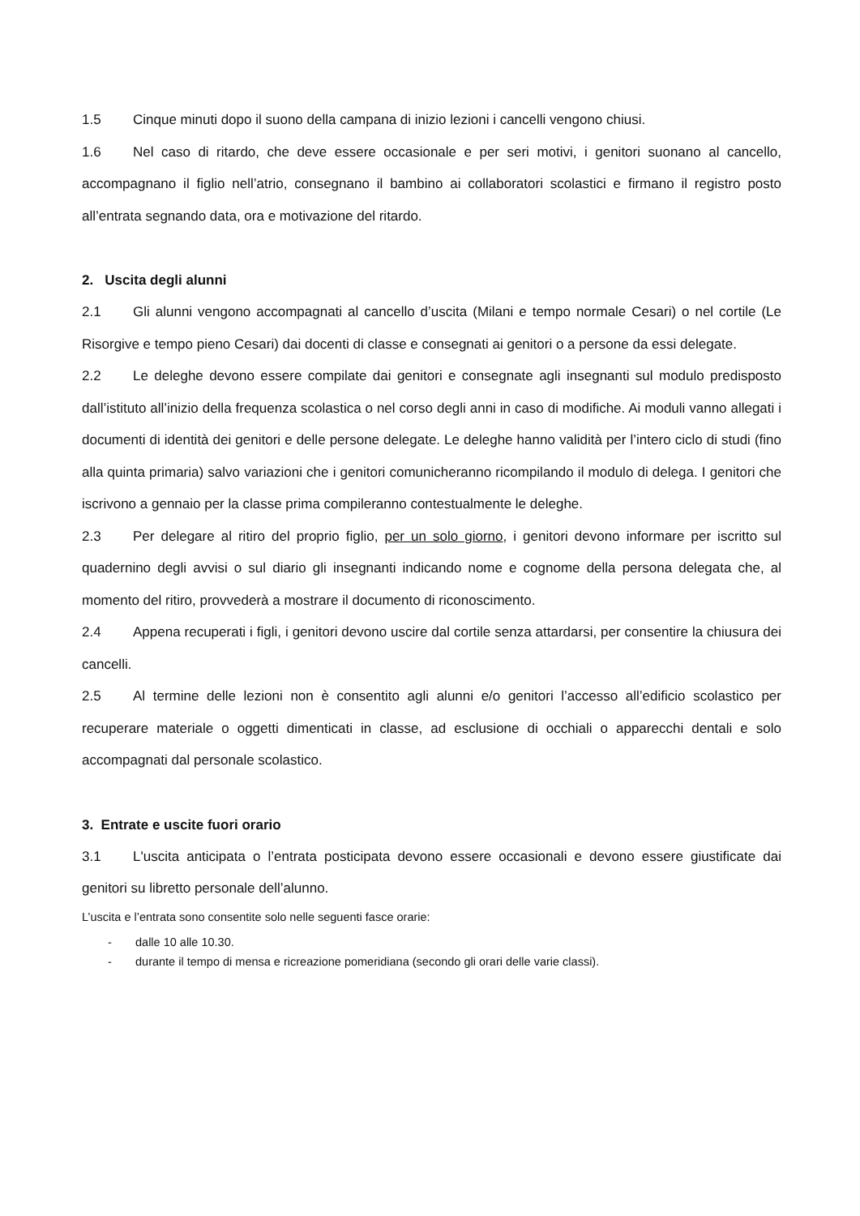1.5 Cinque minuti dopo il suono della campana di inizio lezioni i cancelli vengono chiusi.
1.6 Nel caso di ritardo, che deve essere occasionale e per seri motivi, i genitori suonano al cancello, accompagnano il figlio nell’atrio, consegnano il bambino ai collaboratori scolastici e firmano il registro posto all’entrata segnando data, ora e motivazione del ritardo.
2. Uscita degli alunni
2.1 Gli alunni vengono accompagnati al cancello d’uscita (Milani e tempo normale Cesari) o nel cortile (Le Risorgive e tempo pieno Cesari) dai docenti di classe e consegnati ai genitori o a persone da essi delegate.
2.2 Le deleghe devono essere compilate dai genitori e consegnate agli insegnanti sul modulo predisposto dall’istituto all’inizio della frequenza scolastica o nel corso degli anni in caso di modifiche. Ai moduli vanno allegati i documenti di identità dei genitori e delle persone delegate. Le deleghe hanno validità per l’intero ciclo di studi (fino alla quinta primaria) salvo variazioni che i genitori comunicheranno ricompilando il modulo di delega. I genitori che iscrivono a gennaio per la classe prima compileranno contestualmente le deleghe.
2.3 Per delegare al ritiro del proprio figlio, per un solo giorno, i genitori devono informare per iscritto sul quadernino degli avvisi o sul diario gli insegnanti indicando nome e cognome della persona delegata che, al momento del ritiro, provvederà a mostrare il documento di riconoscimento.
2.4 Appena recuperati i figli, i genitori devono uscire dal cortile senza attardarsi, per consentire la chiusura dei cancelli.
2.5 Al termine delle lezioni non è consentito agli alunni e/o genitori l’accesso all’edificio scolastico per recuperare materiale o oggetti dimenticati in classe, ad esclusione di occhiali o apparecchi dentali e solo accompagnati dal personale scolastico.
3. Entrate e uscite fuori orario
3.1 L'uscita anticipata o l’entrata posticipata devono essere occasionali e devono essere giustificate dai genitori su libretto personale dell’alunno.
L’uscita e l’entrata sono consentite solo nelle seguenti fasce orarie:
- dalle 10 alle 10.30.
- durante il tempo di mensa e ricreazione pomeridiana (secondo gli orari delle varie classi).